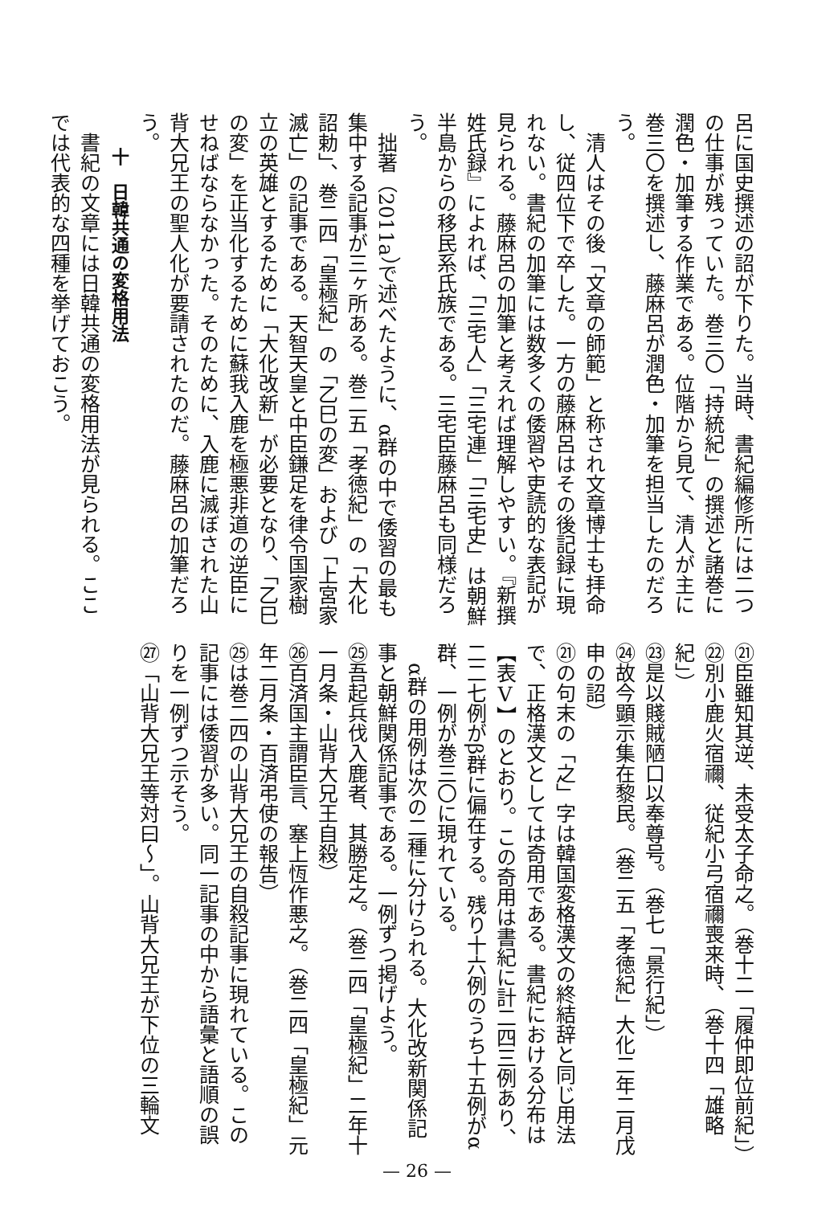呂に国史撰述の詔が下りた。当時、書紀編修所には二つの仕事が残っていた。巻三〇「持統紀」の撰述と諸巻に潤色・加筆する作業である。位階から見て、清人が主に巻三〇を撰述し、藤麻呂が潤色・加筆を担当したのだろう。
清人はその後「文章の師範」と称され文章博士も拝命し、従四位下で卒した。一方の藤麻呂はその後記録に現れない。書紀の加筆には数多くの倭習や吏読的な表記が見られる。藤麻呂の加筆と考えれば理解しやすい。『新撰姓氏録』によれば、「三宅人」「三宅連」「三宅史」は朝鮮半島からの移民系氏族である。三宅臣藤麻呂も同様だろう。
拙著（2011a）で述べたように、α群の中で倭習の最も集中する記事が三ヶ所ある。巻二五「孝徳紀」の「大化詔勅」、巻二四「皇極紀」の「乙巳の変」および「上宮家滅亡」の記事である。天智天皇と中臣鎌足を律令国家樹立の英雄とするために「大化改新」が必要となり、「乙巳の変」を正当化するために蘇我入鹿を極悪非道の逆臣にせねばならなかった。そのために、入鹿に滅ぼされた山背大兄王の聖人化が要請されたのだ。藤麻呂の加筆だろう。
十　日韓共通の変格用法
書紀の文章には日韓共通の変格用法が見られる。ここでは代表的な四種を挙げておこう。
㉑臣雖知其逆、未受太子命之。（巻十二「履仲即位前紀」）
㉒別小鹿火宿禰、従紀小弓宿禰喪来時、（巻十四「雄略紀」）
㉓是以賤賊陋口以奉尊号。（巻七「景行紀」）
㉔故今顕示集在黎民。（巻二五「孝徳紀」大化二年二月戊申の詔）
㉑の句末の「之」字は韓国変格漢文の終結辞と同じ用法で、正格漢文としては奇用である。書紀における分布は【表Ⅴ】のとおり。この奇用は書紀に計二四三例あり、二二七例がβ群に偏在する。残り十六例のうち十五例がα群、一例が巻三〇に現れている。
α群の用例は次の二種に分けられる。大化改新関係記事と朝鮮関係記事である。一例ずつ掲げよう。
㉕吾起兵伐入鹿者、其勝定之。（巻二四「皇極紀」二年十一月条・山背大兄王自殺）
㉖百済国主謂臣言、塞上恆作悪之。（巻二四「皇極紀」元年二月条・百済弔使の報告）
㉕は巻二四の山背大兄王の自殺記事に現れている。この記事には倭習が多い。同一記事の中から語彙と語順の誤りを一例ずつ示そう。
㉗「山背大兄王等対曰～」。山背大兄王が下位の三輪文
— 26 —